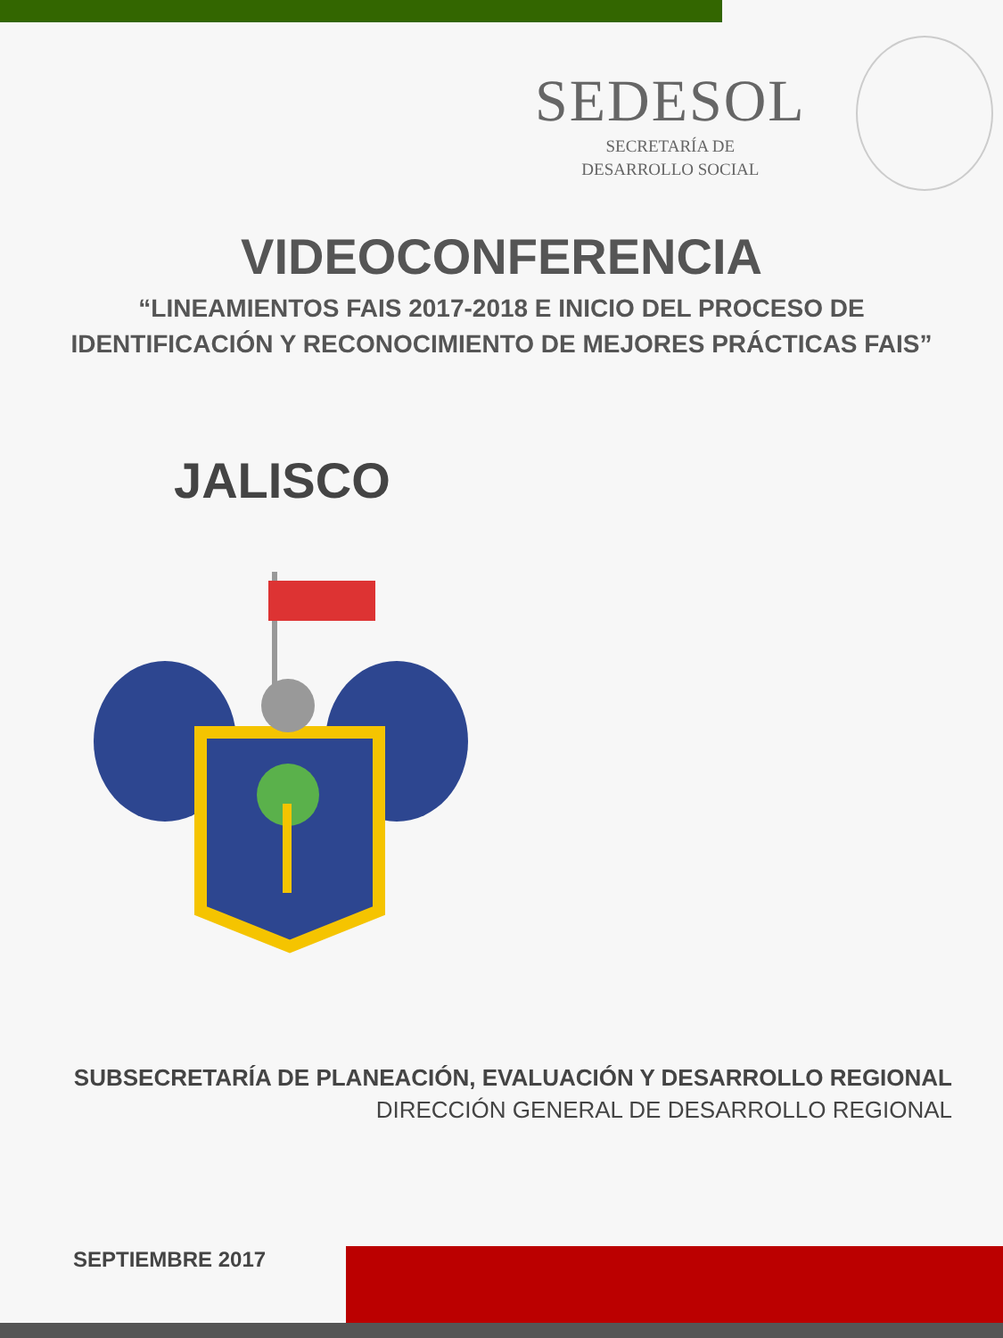SEDESOL
SECRETARÍA DE
DESARROLLO SOCIAL
VIDEOCONFERENCIA
“LINEAMIENTOS FAIS 2017-2018 E INICIO DEL PROCESO DE
IDENTIFICACIÓN Y RECONOCIMIENTO DE MEJORES PRÁCTICAS FAIS”
JALISCO
SUBSECRETARÍA DE PLANEACIÓN, EVALUACIÓN Y DESARROLLO REGIONAL
DIRECCIÓN GENERAL DE DESARROLLO REGIONAL
SEPTIEMBRE 2017